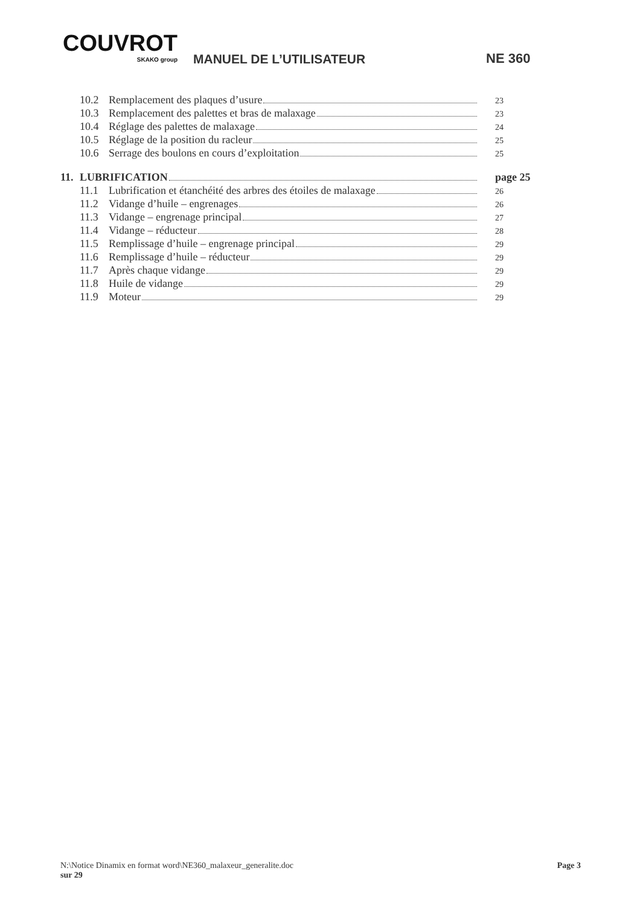COUVROT
SKAKO group
MANUEL DE L’UTILISATEUR NE 360
10.2 Remplacement des plaques d’usure 23
10.3 Remplacement des palettes et bras de malaxage 23
10.4 Réglage des palettes de malaxage 24
10.5 Réglage de la position du racleur 25
10.6 Serrage des boulons en cours d’exploitation 25
11. LUBRIFICATION page 25
11.1 Lubrification et étanchéité des arbres des étoiles de malaxage 26
11.2 Vidange d’huile – engrenages 26
11.3 Vidange – engrenage principal 27
11.4 Vidange – réducteur 28
11.5 Remplissage d’huile – engrenage principal 29
11.6 Remplissage d’huile – réducteur 29
11.7 Après chaque vidange 29
11.8 Huile de vidange 29
11.9 Moteur 29
N:\Notice Dinamix en format word\NE360_malaxeur_generalite.doc Page 3
sur 29